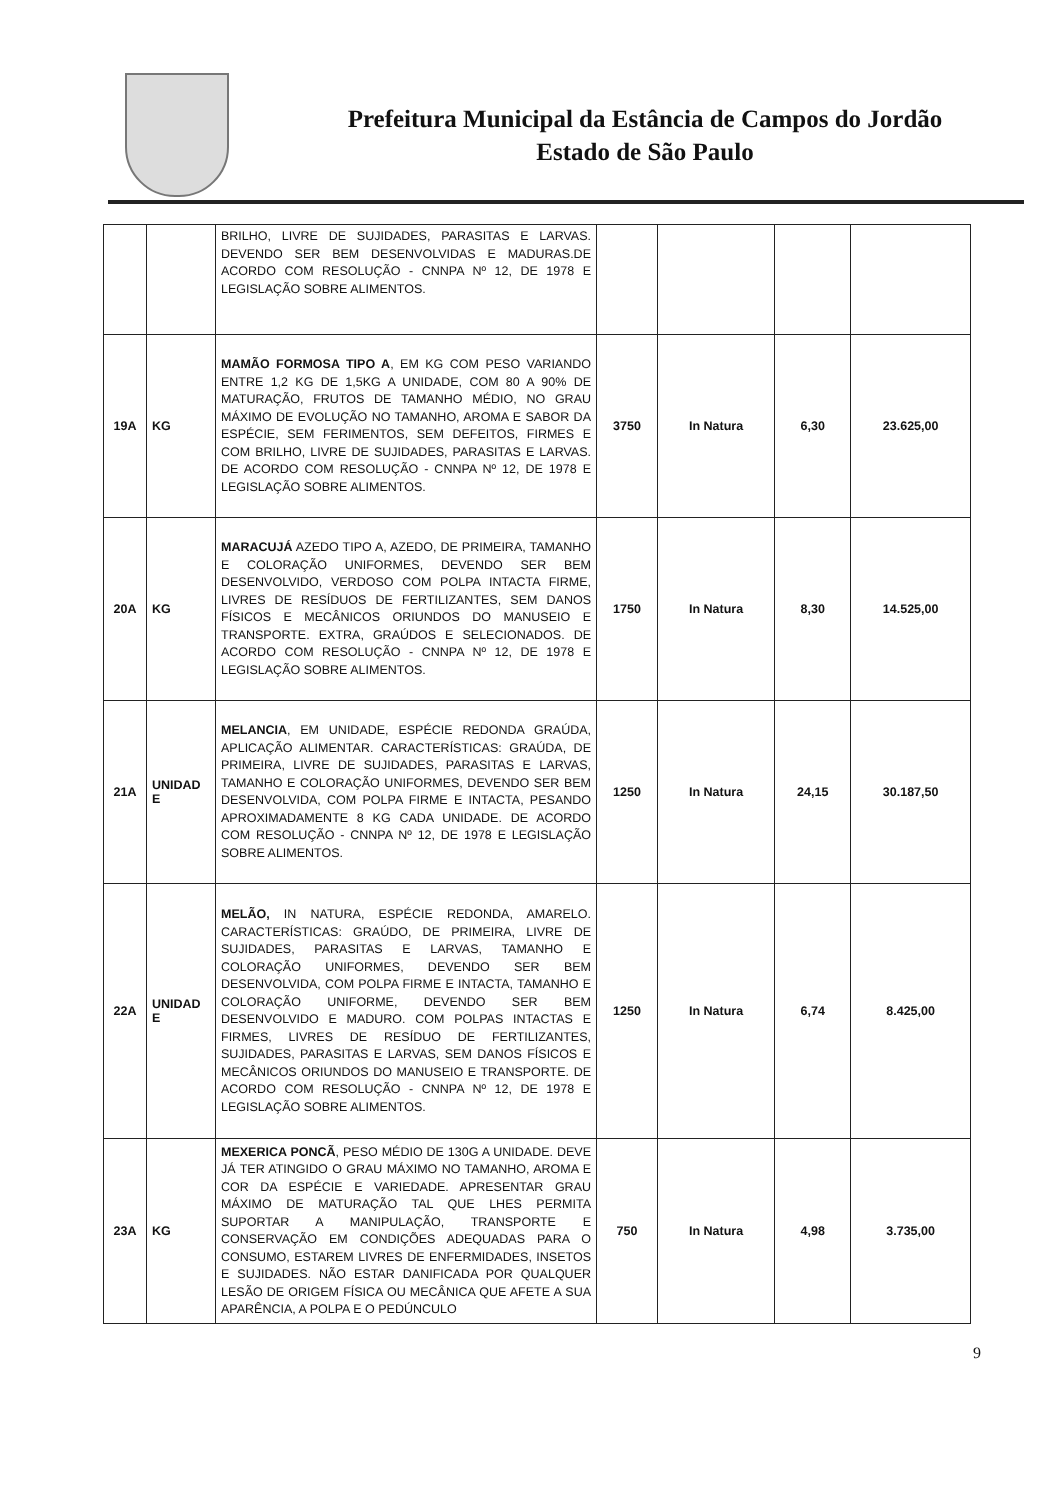Prefeitura Municipal da Estância de Campos do Jordão
Estado de São Paulo
| | | BRILHO, LIVRE DE SUJIDADES, PARASITAS E LARVAS. DEVENDO SER BEM DESENVOLVIDAS E MADURAS.DE ACORDO COM RESOLUÇÃO - CNNPA Nº 12, DE 1978 E LEGISLAÇÃO SOBRE ALIMENTOS. | | | | |
| 19A | KG | MAMÃO FORMOSA TIPO A , EM KG COM PESO VARIANDO ENTRE 1,2 KG DE 1,5KG A UNIDADE, COM 80 A 90% DE MATURAÇÃO, FRUTOS DE TAMANHO MÉDIO, NO GRAU MÁXIMO DE EVOLUÇÃO NO TAMANHO, AROMA E SABOR DA ESPÉCIE, SEM FERIMENTOS, SEM DEFEITOS, FIRMES E COM BRILHO, LIVRE DE SUJIDADES, PARASITAS E LARVAS. DE ACORDO COM RESOLUÇÃO - CNNPA Nº 12, DE 1978 E LEGISLAÇÃO SOBRE ALIMENTOS. | 3750 | In Natura | 6,30 | 23.625,00 |
| 20A | KG | MARACUJÁ AZEDO TIPO A, AZEDO, DE PRIMEIRA, TAMANHO E COLORAÇÃO UNIFORMES, DEVENDO SER BEM DESENVOLVIDO, VERDOSO COM POLPA INTACTA FIRME, LIVRES DE RESÍDUOS DE FERTILIZANTES, SEM DANOS FÍSICOS E MECÂNICOS ORIUNDOS DO MANUSEIO E TRANSPORTE. EXTRA, GRAÚDOS E SELECIONADOS. DE ACORDO COM RESOLUÇÃO - CNNPA Nº 12, DE 1978 E LEGISLAÇÃO SOBRE ALIMENTOS. | 1750 | In Natura | 8,30 | 14.525,00 |
| 21A | UNIDAD E | MELANCIA , EM UNIDADE, ESPÉCIE REDONDA GRAÚDA, APLICAÇÃO ALIMENTAR. CARACTERÍSTICAS: GRAÚDA, DE PRIMEIRA, LIVRE DE SUJIDADES, PARASITAS E LARVAS, TAMANHO E COLORAÇÃO UNIFORMES, DEVENDO SER BEM DESENVOLVIDA, COM POLPA FIRME E INTACTA, PESANDO APROXIMADAMENTE 8 KG CADA UNIDADE. DE ACORDO COM RESOLUÇÃO - CNNPA Nº 12, DE 1978 E LEGISLAÇÃO SOBRE ALIMENTOS. | 1250 | In Natura | 24,15 | 30.187,50 |
| 22A | UNIDAD E | MELÃO, IN NATURA, ESPÉCIE REDONDA, AMARELO. CARACTERÍSTICAS: GRAÚDO, DE PRIMEIRA, LIVRE DE SUJIDADES, PARASITAS E LARVAS, TAMANHO E COLORAÇÃO UNIFORMES, DEVENDO SER BEM DESENVOLVIDA, COM POLPA FIRME E INTACTA, TAMANHO E COLORAÇÃO UNIFORME, DEVENDO SER BEM DESENVOLVIDO E MADURO. COM POLPAS INTACTAS E FIRMES, LIVRES DE RESÍDUO DE FERTILIZANTES, SUJIDADES, PARASITAS E LARVAS, SEM DANOS FÍSICOS E MECÂNICOS ORIUNDOS DO MANUSEIO E TRANSPORTE. DE ACORDO COM RESOLUÇÃO - CNNPA Nº 12, DE 1978 E LEGISLAÇÃO SOBRE ALIMENTOS. | 1250 | In Natura | 6,74 | 8.425,00 |
| 23A | KG | MEXERICA PONCÃ , PESO MÉDIO DE 130G A UNIDADE. DEVE JÁ TER ATINGIDO O GRAU MÁXIMO NO TAMANHO, AROMA E COR DA ESPÉCIE E VARIEDADE. APRESENTAR GRAU MÁXIMO DE MATURAÇÃO TAL QUE LHES PERMITA SUPORTAR A MANIPULAÇÃO, TRANSPORTE E CONSERVAÇÃO EM CONDIÇÕES ADEQUADAS PARA O CONSUMO, ESTAREM LIVRES DE ENFERMIDADES, INSETOS E SUJIDADES. NÃO ESTAR DANIFICADA POR QUALQUER LESÃO DE ORIGEM FÍSICA OU MECÂNICA QUE AFETE A SUA APARÊNCIA, A POLPA E O PEDÚNCULO | 750 | In Natura | 4,98 | 3.735,00 |
9